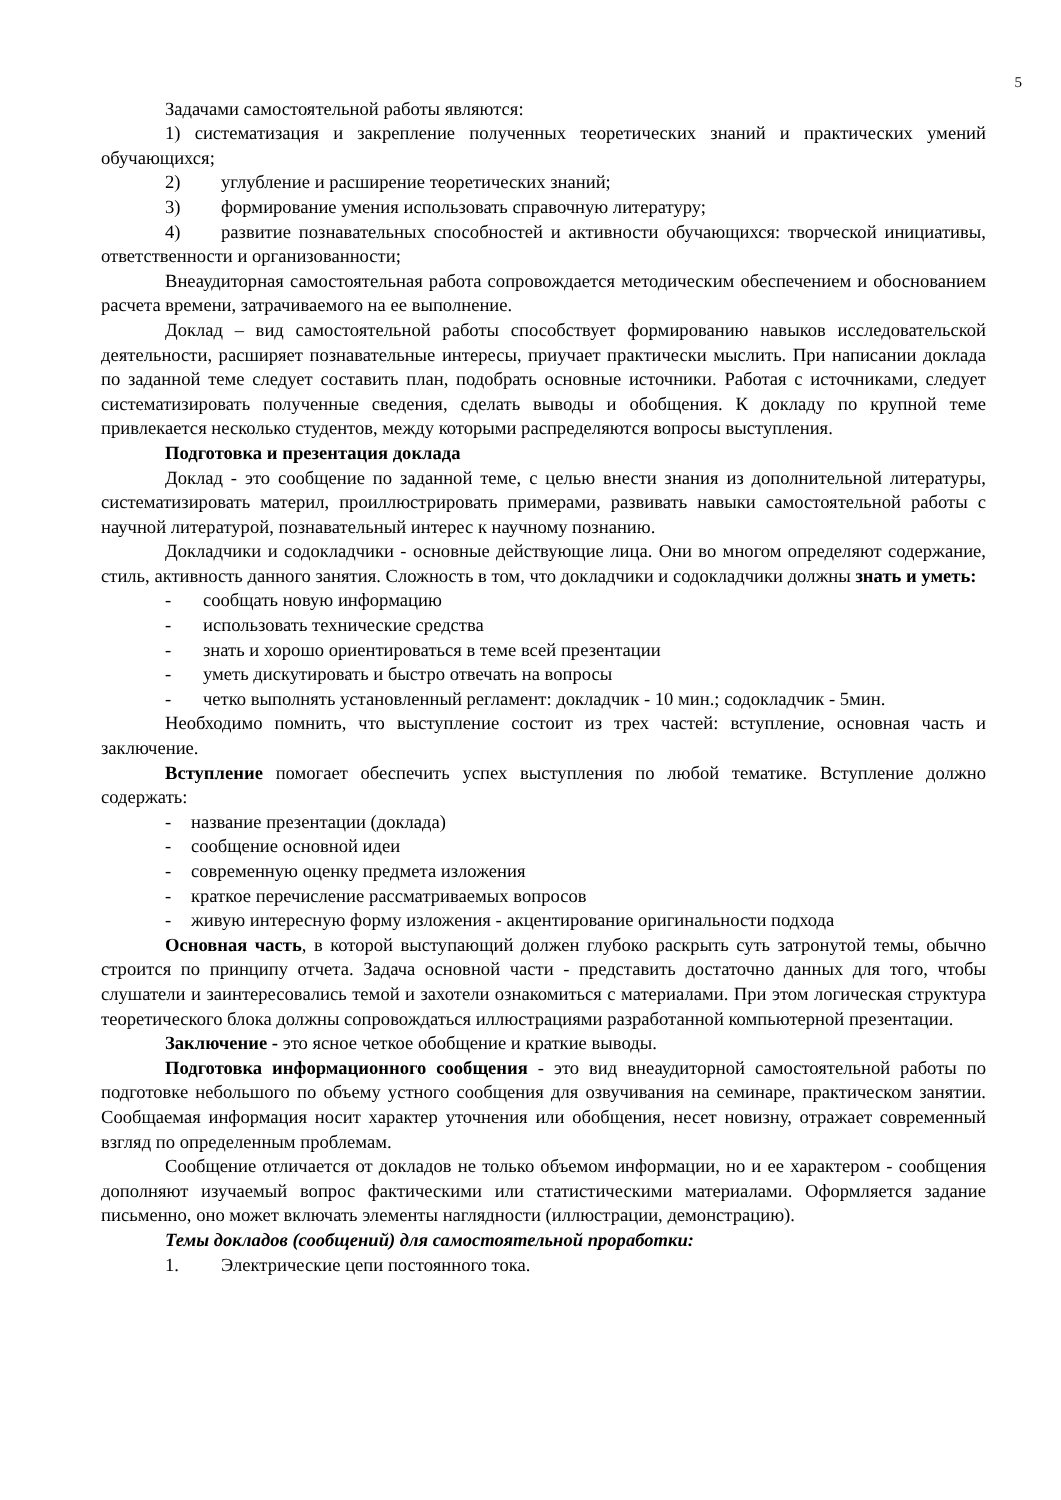5
Задачами самостоятельной работы являются:
1) систематизация и закрепление полученных теоретических знаний и практических умений обучающихся;
2) углубление и расширение теоретических знаний;
3) формирование умения использовать справочную литературу;
4) развитие познавательных способностей и активности обучающихся: творческой инициативы, ответственности и организованности;
Внеаудиторная самостоятельная работа сопровождается методическим обеспечением и обоснованием расчета времени, затрачиваемого на ее выполнение.
Доклад – вид самостоятельной работы способствует формированию навыков исследовательской деятельности, расширяет познавательные интересы, приучает практически мыслить. При написании доклада по заданной теме следует составить план, подобрать основные источники. Работая с источниками, следует систематизировать полученные сведения, сделать выводы и обобщения. К докладу по крупной теме привлекается несколько студентов, между которыми распределяются вопросы выступления.
Подготовка и презентация доклада
Доклад - это сообщение по заданной теме, с целью внести знания из дополнительной литературы, систематизировать материл, проиллюстрировать примерами, развивать навыки самостоятельной работы с научной литературой, познавательный интерес к научному познанию.
Докладчики и содокладчики - основные действующие лица. Они во многом определяют содержание, стиль, активность данного занятия. Сложность в том, что докладчики и содокладчики должны знать и уметь:
- сообщать новую информацию
- использовать технические средства
- знать и хорошо ориентироваться в теме всей презентации
- уметь дискутировать и быстро отвечать на вопросы
- четко выполнять установленный регламент: докладчик - 10 мин.; содокладчик - 5мин.
Необходимо помнить, что выступление состоит из трех частей: вступление, основная часть и заключение.
Вступление помогает обеспечить успех выступления по любой тематике. Вступление должно содержать:
- название презентации (доклада)
- сообщение основной идеи
- современную оценку предмета изложения
- краткое перечисление рассматриваемых вопросов
- живую интересную форму изложения - акцентирование оригинальности подхода
Основная часть, в которой выступающий должен глубоко раскрыть суть затронутой темы, обычно строится по принципу отчета. Задача основной части - представить достаточно данных для того, чтобы слушатели и заинтересовались темой и захотели ознакомиться с материалами. При этом логическая структура теоретического блока должны сопровождаться иллюстрациями разработанной компьютерной презентации.
Заключение - это ясное четкое обобщение и краткие выводы.
Подготовка информационного сообщения - это вид внеаудиторной самостоятельной работы по подготовке небольшого по объему устного сообщения для озвучивания на семинаре, практическом занятии. Сообщаемая информация носит характер уточнения или обобщения, несет новизну, отражает современный взгляд по определенным проблемам.
Сообщение отличается от докладов не только объемом информации, но и ее характером - сообщения дополняют изучаемый вопрос фактическими или статистическими материалами. Оформляется задание письменно, оно может включать элементы наглядности (иллюстрации, демонстрацию).
Темы докладов (сообщений) для самостоятельной проработки:
1. Электрические цепи постоянного тока.